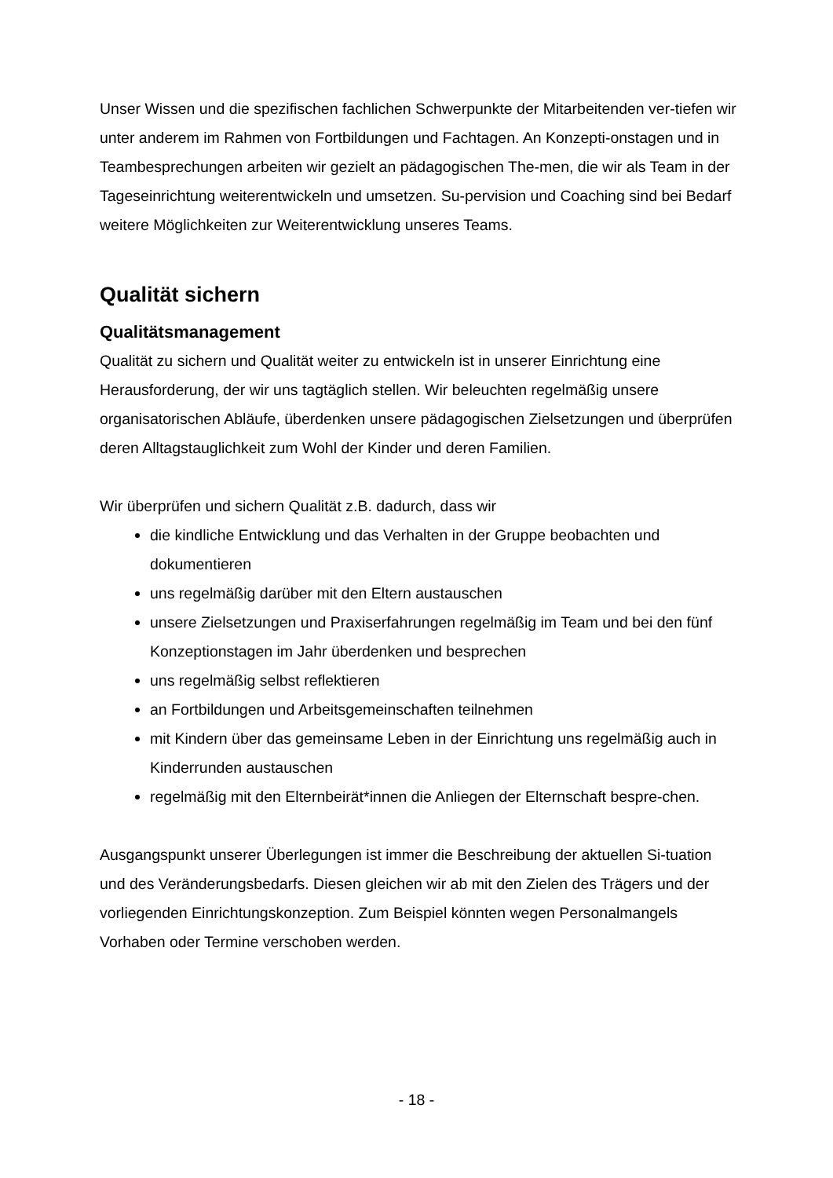Unser Wissen und die spezifischen fachlichen Schwerpunkte der Mitarbeitenden ver-tiefen wir unter anderem im Rahmen von Fortbildungen und Fachtagen. An Konzepti-onstagen und in Teambesprechungen arbeiten wir gezielt an pädagogischen The-men, die wir als Team in der Tageseinrichtung weiterentwickeln und umsetzen. Su-pervision und Coaching sind bei Bedarf weitere Möglichkeiten zur Weiterentwicklung unseres Teams.
Qualität sichern
Qualitätsmanagement
Qualität zu sichern und Qualität weiter zu entwickeln ist in unserer Einrichtung eine Herausforderung, der wir uns tagtäglich stellen. Wir beleuchten regelmäßig unsere organisatorischen Abläufe, überdenken unsere pädagogischen Zielsetzungen und überprüfen deren Alltagstauglichkeit zum Wohl der Kinder und deren Familien.
Wir überprüfen und sichern Qualität z.B. dadurch, dass wir
die kindliche Entwicklung und das Verhalten in der Gruppe beobachten und dokumentieren
uns regelmäßig darüber mit den Eltern austauschen
unsere Zielsetzungen und Praxiserfahrungen regelmäßig im Team und bei den fünf Konzeptionstagen im Jahr überdenken und besprechen
uns regelmäßig selbst reflektieren
an Fortbildungen und Arbeitsgemeinschaften teilnehmen
mit Kindern über das gemeinsame Leben in der Einrichtung uns regelmäßig auch in Kinderrunden austauschen
regelmäßig mit den Elternbeirät*innen die Anliegen der Elternschaft bespre-chen.
Ausgangspunkt unserer Überlegungen ist immer die Beschreibung der aktuellen Si-tuation und des Veränderungsbedarfs. Diesen gleichen wir ab mit den Zielen des Trägers und der vorliegenden Einrichtungskonzeption. Zum Beispiel könnten wegen Personalmangels Vorhaben oder Termine verschoben werden.
- 18 -